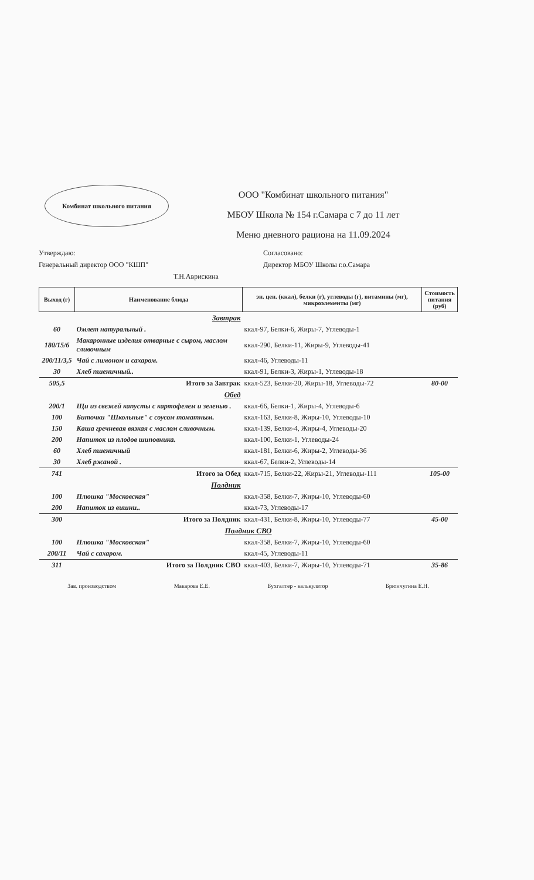Комбинат школьного питания
ООО "Комбинат школьного питания"
МБОУ Школа № 154 г.Самара с 7 до 11 лет
Меню дневного рациона на 11.09.2024
Утверждаю:
Генеральный директор ООО "КШП"
Т.Н.Аврискина
Согласовано:
Директор МБОУ Школы г.о.Самара
| Выход (г) | Наименование блюда | эн. цен. (ккал), белки (г), углеводы (г), витамины (мг), микроэлементы (мг) | Стоимость питания (руб) |
| --- | --- | --- | --- |
| | Завтрак | | |
| 60 | Омлет натуральный . | ккал-97, Белки-6, Жиры-7, Углеводы-1 | |
| 180/15/6 | Макаронные изделия отварные с сыром, маслом сливочным | ккал-290, Белки-11, Жиры-9, Углеводы-41 | |
| 200/11/3,5 | Чай с лимоном и сахаром. | ккал-46, Углеводы-11 | |
| 30 | Хлеб пшеничный.. | ккал-91, Белки-3, Жиры-1, Углеводы-18 | |
| 505,5 | Итого за Завтрак | ккал-523, Белки-20, Жиры-18, Углеводы-72 | 80-00 |
| | Обед | | |
| 200/1 | Щи из свежей капусты с картофелем и зеленью . | ккал-66, Белки-1, Жиры-4, Углеводы-6 | |
| 100 | Биточки "Школьные" с соусом томатным. | ккал-163, Белки-8, Жиры-10, Углеводы-10 | |
| 150 | Каша гречневая вязкая с маслом сливочным. | ккал-139, Белки-4, Жиры-4, Углеводы-20 | |
| 200 | Напиток из плодов шиповника. | ккал-100, Белки-1, Углеводы-24 | |
| 60 | Хлеб пшеничный | ккал-181, Белки-6, Жиры-2, Углеводы-36 | |
| 30 | Хлеб ржаной . | ккал-67, Белки-2, Углеводы-14 | |
| 741 | Итого за Обед | ккал-715, Белки-22, Жиры-21, Углеводы-111 | 105-00 |
| | Полдник | | |
| 100 | Плюшка "Московская" | ккал-358, Белки-7, Жиры-10, Углеводы-60 | |
| 200 | Напиток из вишни.. | ккал-73, Углеводы-17 | |
| 300 | Итого за Полдник | ккал-431, Белки-8, Жиры-10, Углеводы-77 | 45-00 |
| | Полдник СВО | | |
| 100 | Плюшка "Московская" | ккал-358, Белки-7, Жиры-10, Углеводы-60 | |
| 200/11 | Чай с сахаром. | ккал-45, Углеводы-11 | |
| 311 | Итого за Полдник СВО | ккал-403, Белки-7, Жиры-10, Углеводы-71 | 35-86 |
Зав. производством Макарова Е.Е. Бухгалтер - калькулятор Брюнчугина Е.Н.